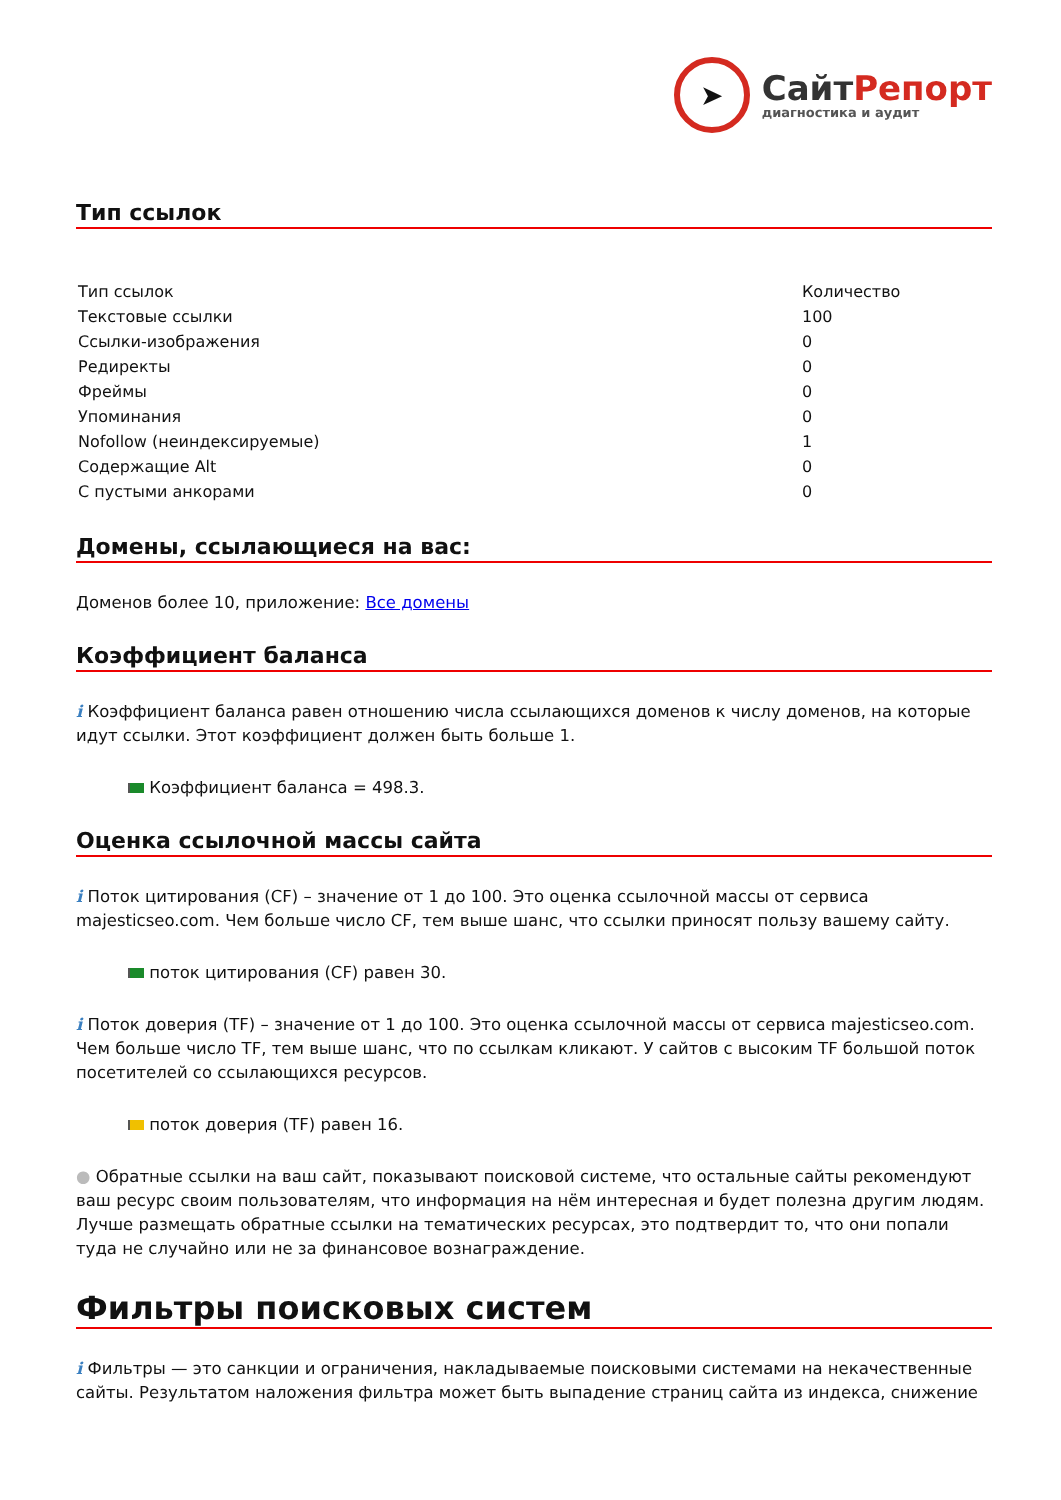➤
СайтРепорт
диагностика и аудит
Тип ссылок
| Тип ссылок | Количество |
| --- | --- |
| Текстовые ссылки | 100 |
| Ссылки-изображения | 0 |
| Редиректы | 0 |
| Фреймы | 0 |
| Упоминания | 0 |
| Nofollow (неиндексируемые) | 1 |
| Содержащие Alt | 0 |
| С пустыми анкорами | 0 |
Домены, ссылающиеся на вас:
Доменов более 10, приложение: Все домены
Коэффициент баланса
i Коэффициент баланса равен отношению числа ссылающихся доменов к числу доменов, на которые идут ссылки. Этот коэффициент должен быть больше 1.
Коэффициент баланса = 498.3.
Оценка ссылочной массы сайта
i Поток цитирования (CF) – значение от 1 до 100. Это оценка ссылочной массы от сервиса majesticseo.com. Чем больше число CF, тем выше шанс, что ссылки приносят пользу вашему сайту.
поток цитирования (CF) равен 30.
i Поток доверия (TF) – значение от 1 до 100. Это оценка ссылочной массы от сервиса majesticseo.com. Чем больше число TF, тем выше шанс, что по ссылкам кликают. У сайтов с высоким TF большой поток посетителей со ссылающихся ресурсов.
поток доверия (TF) равен 16.
● Обратные ссылки на ваш сайт, показывают поисковой системе, что остальные сайты рекомендуют ваш ресурс своим пользователям, что информация на нём интересная и будет полезна другим людям.
Лучше размещать обратные ссылки на тематических ресурсах, это подтвердит то, что они попали туда не случайно или не за финансовое вознаграждение.
Фильтры поисковых систем
i Фильтры — это санкции и ограничения, накладываемые поисковыми системами на некачественные сайты. Результатом наложения фильтра может быть выпадение страниц сайта из индекса, снижение